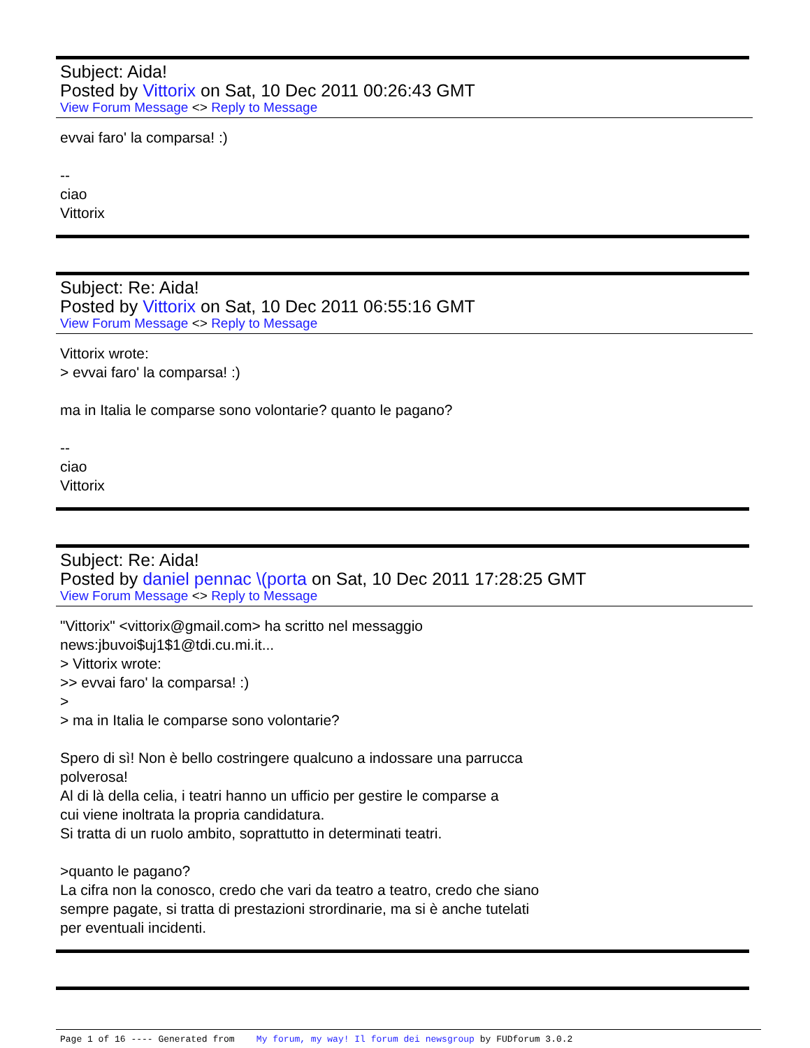Subject: Aida!
Posted by Vittorix on Sat, 10 Dec 2011 00:26:43 GMT
View Forum Message <> Reply to Message
evvai faro' la comparsa! :) -- ciao Vittorix
Subject: Re: Aida!
Posted by Vittorix on Sat, 10 Dec 2011 06:55:16 GMT
View Forum Message <> Reply to Message
Vittorix wrote: > evvai faro' la comparsa! :) ma in Italia le comparse sono volontarie? quanto le pagano? -- ciao Vittorix
Subject: Re: Aida!
Posted by daniel pennac \(porta on Sat, 10 Dec 2011 17:28:25 GMT
View Forum Message <> Reply to Message
"Vittorix" <vittorix@gmail.com> ha scritto nel messaggio news:jbuvoi$uj1$1@tdi.cu.mi.it... > Vittorix wrote: >> evvai faro' la comparsa! :) > > ma in Italia le comparse sono volontarie? Spero di sì! Non è bello costringere qualcuno a indossare una parrucca polverosa! Al di là della celia, i teatri hanno un ufficio per gestire le comparse a cui viene inoltrata la propria candidatura. Si tratta di un ruolo ambito, soprattutto in determinati teatri. >quanto le pagano? La cifra non la conosco, credo che vari da teatro a teatro, credo che siano sempre pagate, si tratta di prestazioni strordinarie, ma si è anche tutelati per eventuali incidenti.
Page 1 of 16 ---- Generated from My forum, my way! Il forum dei newsgroup by FUDforum 3.0.2